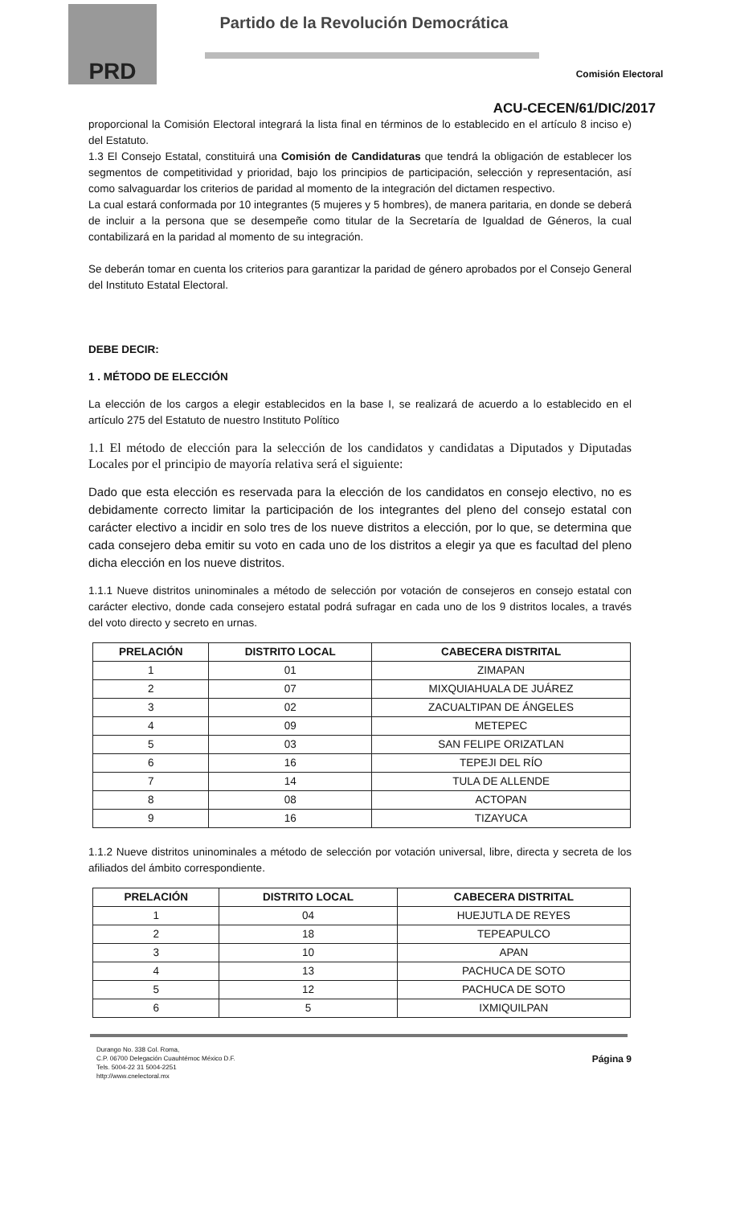PRD
Partido de la Revolución Democrática
Comisión Electoral
ACU-CECEN/61/DIC/2017
proporcional la Comisión Electoral integrará la lista final en términos de lo establecido en el artículo 8 inciso e) del Estatuto.
1.3 El Consejo Estatal, constituirá una Comisión de Candidaturas que tendrá la obligación de establecer los segmentos de competitividad y prioridad, bajo los principios de participación, selección y representación, así como salvaguardar los criterios de paridad al momento de la integración del dictamen respectivo.
La cual estará conformada por 10 integrantes (5 mujeres y 5 hombres), de manera paritaria, en donde se deberá de incluir a la persona que se desempeñe como titular de la Secretaría de Igualdad de Géneros, la cual contabilizará en la paridad al momento de su integración.
Se deberán tomar en cuenta los criterios para garantizar la paridad de género aprobados por el Consejo General del Instituto Estatal Electoral.
DEBE DECIR:
1 . MÉTODO DE ELECCIÓN
La elección de los cargos a elegir establecidos en la base I, se realizará de acuerdo a lo establecido en el artículo 275 del Estatuto de nuestro Instituto Político
1.1 El método de elección para la selección de los candidatos y candidatas a Diputados y Diputadas Locales por el principio de mayoría relativa será el siguiente:
Dado que esta elección es reservada para la elección de los candidatos en consejo electivo, no es debidamente correcto limitar la participación de los integrantes del pleno del consejo estatal con carácter electivo a incidir en solo tres de los nueve distritos a elección, por lo que, se determina que cada consejero deba emitir su voto en cada uno de los distritos a elegir ya que es facultad del pleno dicha elección en los nueve distritos.
1.1.1 Nueve distritos uninominales a método de selección por votación de consejeros en consejo estatal con carácter electivo, donde cada consejero estatal podrá sufragar en cada uno de los 9 distritos locales, a través del voto directo y secreto en urnas.
| PRELACIÓN | DISTRITO LOCAL | CABECERA DISTRITAL |
| --- | --- | --- |
| 1 | 01 | ZIMAPAN |
| 2 | 07 | MIXQUIAHUALA DE JUÁREZ |
| 3 | 02 | ZACUALTIPAN DE ÁNGELES |
| 4 | 09 | METEPEC |
| 5 | 03 | SAN FELIPE ORIZATLAN |
| 6 | 16 | TEPEJI DEL RÍO |
| 7 | 14 | TULA DE ALLENDE |
| 8 | 08 | ACTOPAN |
| 9 | 16 | TIZAYUCA |
1.1.2 Nueve distritos uninominales a método de selección por votación universal, libre, directa y secreta de los afiliados del ámbito correspondiente.
| PRELACIÓN | DISTRITO LOCAL | CABECERA DISTRITAL |
| --- | --- | --- |
| 1 | 04 | HUEJUTLA DE REYES |
| 2 | 18 | TEPEAPULCO |
| 3 | 10 | APAN |
| 4 | 13 | PACHUCA DE SOTO |
| 5 | 12 | PACHUCA DE SOTO |
| 6 | 5 | IXMIQUILPAN |
Durango No. 338 Col. Roma,
C.P. 06700 Delegación Cuauhtémoc México D.F.
Tels. 5004-22 31 5004-2251
http://www.cnelectoral.mx
Página 9